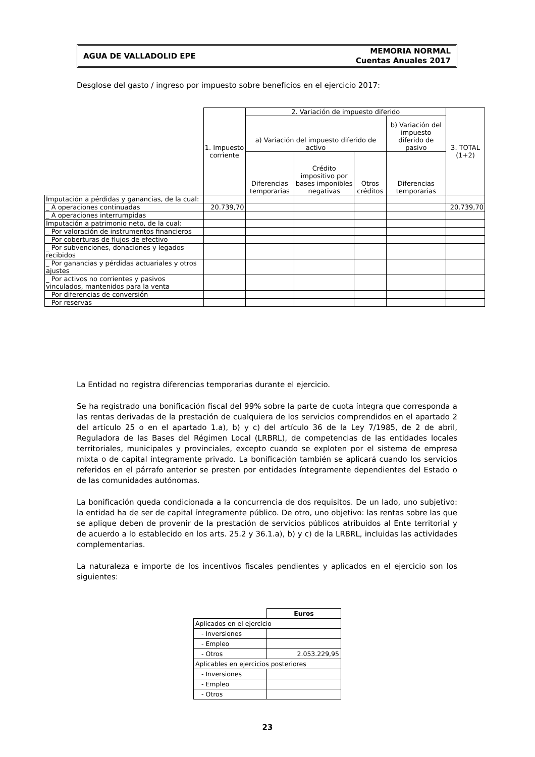AGUA DE VALLADOLID EPE
MEMORIA NORMAL
Cuentas Anuales 2017
Desglose del gasto / ingreso por impuesto sobre beneficios en el ejercicio 2017:
| | 1. Impuesto corriente | 2. Variación de impuesto diferido | | | | 3. TOTAL (1+2) |
| | | a) Variación del impuesto diferido de activo | | | b) Variación del impuesto diferido de pasivo | |
| | | Diferencias temporarias | Crédito impositivo por bases imponibles negativas | Otros créditos | Diferencias temporarias | |
| Imputación a pérdidas y ganancias, de la cual: | | | | | | |
| _ A operaciones continuadas | 20.739,70 | | | | | 20.739,70 |
| _ A operaciones interrumpidas | | | | | | |
| Imputación a patrimonio neto, de la cual: | | | | | | |
| _ Por valoración de instrumentos financieros | | | | | | |
| _ Por coberturas de flujos de efectivo | | | | | | |
| _ Por subvenciones, donaciones y legados recibidos | | | | | | |
| _ Por ganancias y pérdidas actuariales y otros ajustes | | | | | | |
| _ Por activos no corrientes y pasivos vinculados, mantenidos para la venta | | | | | | |
| _ Por diferencias de conversión | | | | | | |
| _ Por reservas | | | | | | |
La Entidad no registra diferencias temporarias durante el ejercicio.
Se ha registrado una bonificación fiscal del 99% sobre la parte de cuota íntegra que corresponda a las rentas derivadas de la prestación de cualquiera de los servicios comprendidos en el apartado 2 del artículo 25 o en el apartado 1.a), b) y c) del artículo 36 de la Ley 7/1985, de 2 de abril, Reguladora de las Bases del Régimen Local (LRBRL), de competencias de las entidades locales territoriales, municipales y provinciales, excepto cuando se exploten por el sistema de empresa mixta o de capital íntegramente privado. La bonificación también se aplicará cuando los servicios referidos en el párrafo anterior se presten por entidades íntegramente dependientes del Estado o de las comunidades autónomas.
La bonificación queda condicionada a la concurrencia de dos requisitos. De un lado, uno subjetivo: la entidad ha de ser de capital íntegramente público. De otro, uno objetivo: las rentas sobre las que se aplique deben de provenir de la prestación de servicios públicos atribuidos al Ente territorial y de acuerdo a lo establecido en los arts. 25.2 y 36.1.a), b) y c) de la LRBRL, incluidas las actividades complementarias.
La naturaleza e importe de los incentivos fiscales pendientes y aplicados en el ejercicio son los siguientes:
| | Euros |
| Aplicados en el ejercicio | |
| - Inversiones | |
| - Empleo | |
| - Otros | 2.053.229,95 |
| Aplicables en ejercicios posteriores | |
| - Inversiones | |
| - Empleo | |
| - Otros | |
23